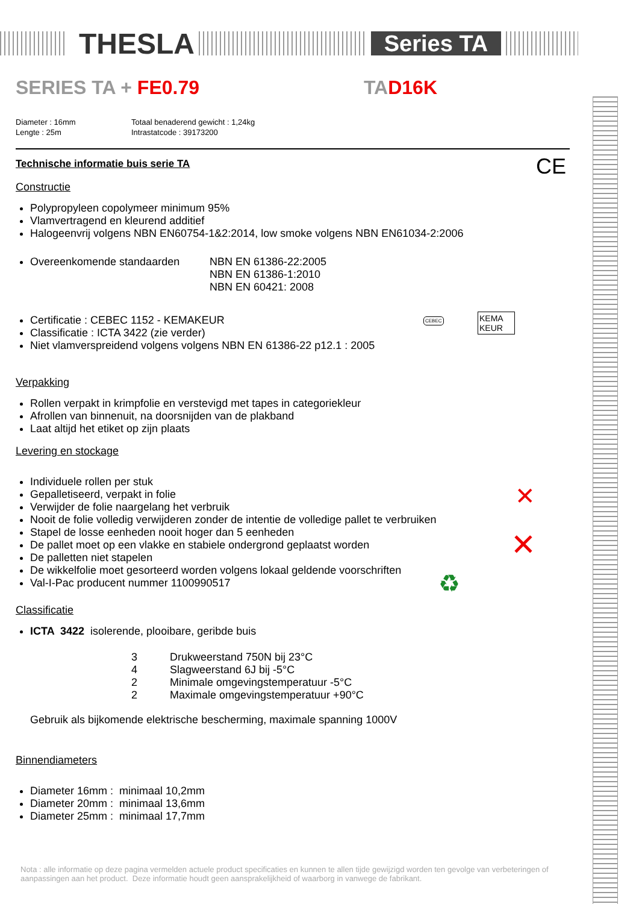THESLA
Series TA
SERIES TA + FE0.79 TAD16K
Diameter : 16mm
Lengte : 25m
Totaal benaderend gewicht : 1,24kg
Intrastatcode : 39173200
Technische informatie buis serie TA
CE
Constructie
Polypropyleen copolymeer minimum 95%
Vlamvertragend en kleurend additief
Halogeenvrij volgens NBN EN60754-1&2:2014, low smoke volgens NBN EN61034-2:2006
Overeenkomende standaarden NBN EN 61386-22:2005
NBN EN 61386-1:2010
NBN EN 60421: 2008
Certificatie : CEBEC 1152 - KEMAKEUR
Classificatie : ICTA 3422 (zie verder)
Niet vlamverspreidend volgens volgens NBN EN 61386-22 p12.1 : 2005
CEBEC
KEMA KEUR
Verpakking
Rollen verpakt in krimpfolie en verstevigd met tapes in categoriekleur
Afrollen van binnenuit, na doorsnijden van de plakband
Laat altijd het etiket op zijn plaats
Levering en stockage
Individuele rollen per stuk
Gepalletiseerd, verpakt in folie
Verwijder de folie naargelang het verbruik
Nooit de folie volledig verwijderen zonder de intentie de volledige pallet te verbruiken
Stapel de losse eenheden nooit hoger dan 5 eenheden
De pallet moet op een vlakke en stabiele ondergrond geplaatst worden
De palletten niet stapelen
De wikkelfolie moet gesorteerd worden volgens lokaal geldende voorschriften
Val-I-Pac producent nummer 1100990517
♻
✕
✕
Classificatie
ICTA 3422 isolerende, plooibare, geribde buis
3 Drukweerstand 750N bij 23°C
4 Slagweerstand 6J bij -5°C
2 Minimale omgevingstemperatuur -5°C
2 Maximale omgevingstemperatuur +90°C
Gebruik als bijkomende elektrische bescherming, maximale spanning 1000V
Binnendiameters
Diameter 16mm : minimaal 10,2mm
Diameter 20mm : minimaal 13,6mm
Diameter 25mm : minimaal 17,7mm
Nota : alle informatie op deze pagina vermelden actuele product specificaties en kunnen te allen tijde gewijzigd worden ten gevolge van verbeteringen of aanpassingen aan het product. Deze informatie houdt geen aansprakelijkheid of waarborg in vanwege de fabrikant.